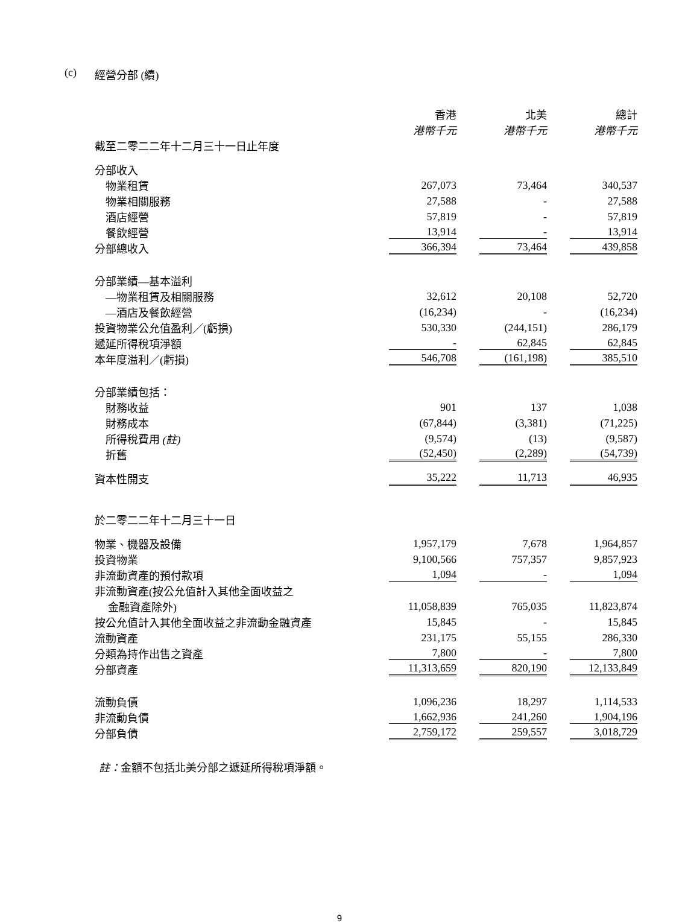(c) 經營分部 (續)
| | 香港 港幣千元 | 北美 港幣千元 | 總計 港幣千元 |
| 截至二零二二年十二月三十一日止年度 | | | |
| 分部收入 | | | |
| 物業租賃 | 267,073 | 73,464 | 340,537 |
| 物業相關服務 | 27,588 | - | 27,588 |
| 酒店經營 | 57,819 | - | 57,819 |
| 餐飲經營 | 13,914 | - | 13,914 |
| 分部總收入 | 366,394 | 73,464 | 439,858 |
| 分部業績—基本溢利 | | | |
| —物業租賃及相關服務 | 32,612 | 20,108 | 52,720 |
| —酒店及餐飲經營 | (16,234) | - | (16,234) |
| 投資物業公允值盈利／(虧損) | 530,330 | (244,151) | 286,179 |
| 遞延所得稅項淨額 | - | 62,845 | 62,845 |
| 本年度溢利／(虧損) | 546,708 | (161,198) | 385,510 |
| 分部業績包括： | | | |
| 財務收益 | 901 | 137 | 1,038 |
| 財務成本 | (67,844) | (3,381) | (71,225) |
| 所得稅費用 (註) | (9,574) | (13) | (9,587) |
| 折舊 | (52,450) | (2,289) | (54,739) |
| 資本性開支 | 35,222 | 11,713 | 46,935 |
| 於二零二二年十二月三十一日 | | | |
| 物業、機器及設備 | 1,957,179 | 7,678 | 1,964,857 |
| 投資物業 | 9,100,566 | 757,357 | 9,857,923 |
| 非流動資產的預付款項 | 1,094 | - | 1,094 |
| 非流動資產(按公允值計入其他全面收益之 | | | |
| 金融資產除外) | 11,058,839 | 765,035 | 11,823,874 |
| 按公允值計入其他全面收益之非流動金融資產 | 15,845 | - | 15,845 |
| 流動資產 | 231,175 | 55,155 | 286,330 |
| 分類為持作出售之資產 | 7,800 | - | 7,800 |
| 分部資產 | 11,313,659 | 820,190 | 12,133,849 |
| 流動負債 | 1,096,236 | 18,297 | 1,114,533 |
| 非流動負債 | 1,662,936 | 241,260 | 1,904,196 |
| 分部負債 | 2,759,172 | 259,557 | 3,018,729 |
註：金額不包括北美分部之遞延所得稅項淨額。
9